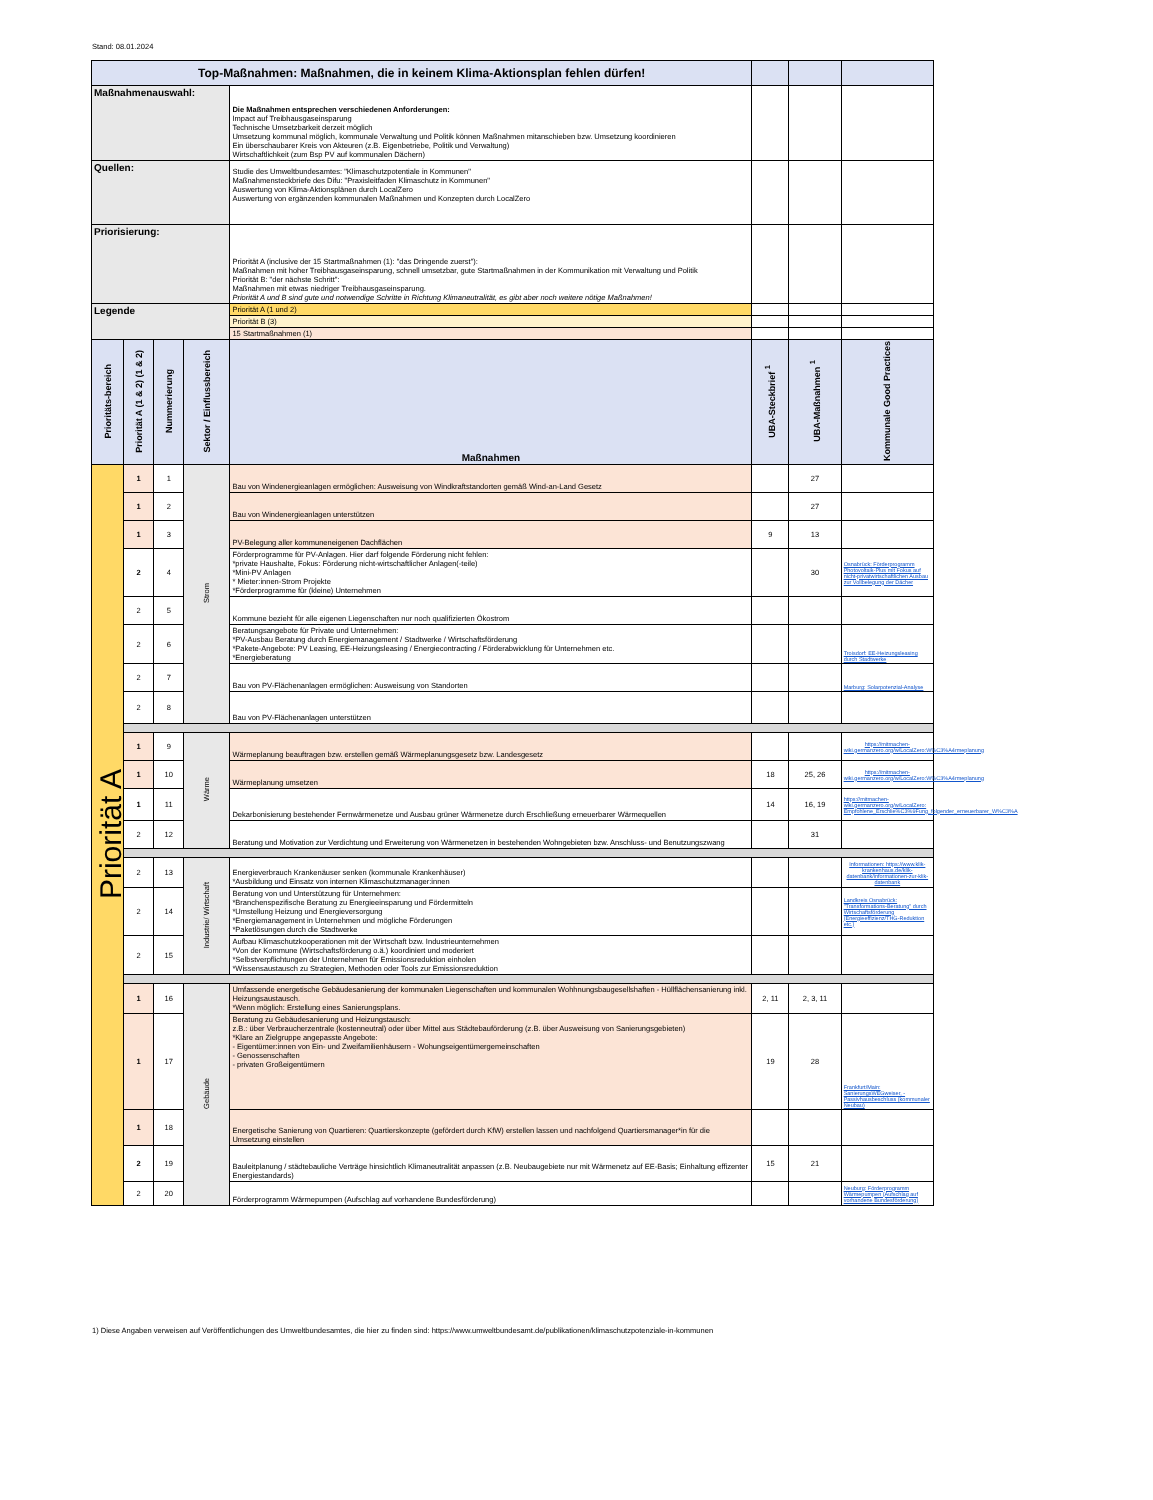Stand: 08.01.2024
| Top-Maßnahmen: Maßnahmen, die in keinem Klima-Aktionsplan fehlen dürfen! | | | | | | | |
| Maßnahmenauswahl: | | | | Die Maßnahmen entsprechen verschiedenen Anforderungen: Impact auf Treibhausgaseinsparung Technische Umsetzbarkeit derzeit möglich Umsetzung kommunal möglich, kommunale Verwaltung und Politik können Maßnahmen mitanschieben bzw. Umsetzung koordinieren Ein überschaubarer Kreis von Akteuren (z.B. Eigenbetriebe, Politik und Verwaltung) Wirtschaftlichkeit (zum Bsp PV auf kommunalen Dächern) | | | |
| Quellen: | | | | Studie des Umweltbundesamtes: "Klimaschutzpotentiale in Kommunen" Maßnahmensteckbriefe des Difu: "Praxisleitfaden Klimaschutz in Kommunen" Auswertung von Klima-Aktionsplänen durch LocalZero Auswertung von ergänzenden kommunalen Maßnahmen und Konzepten durch LocalZero | | | |
| Priorisierung: | | | | Priorität A (inclusive der 15 Startmaßnahmen (1): "das Dringende zuerst"): Maßnahmen mit hoher Treibhausgaseinsparung, schnell umsetzbar, gute Startmaßnahmen in der Kommunikation mit Verwaltung und Politik Priorität B: "der nächste Schritt": Maßnahmen mit etwas niedriger Treibhausgaseinsparung. Priorität A und B sind gute und notwendige Schritte in Richtung Klimaneutralität, es gibt aber noch weitere nötige Maßnahmen! | | | |
| Legende | | | | Priorität A (1 und 2) | | | |
| | | | | Priorität B (3) | | | |
| | | | | 15 Startmaßnahmen (1) | | | |
| Prioritäts-bereich | Priorität A (1 & 2) (1 & 2) | Nummerierung | Sektor / Einflussbereich | Maßnahmen | UBA-Steckbrief <sup>1</sup> | UBA-Maßnahmen <sup>1</sup> | Kommunale Good Practices |
| Priorität A | 1 | 1 | Strom | Bau von Windenergieanlagen ermöglichen: Ausweisung von Windkraftstandorten gemäß Wind-an-Land Gesetz | | 27 | |
| | 1 | 2 | | Bau von Windenergieanlagen unterstützen | | 27 | |
| | 1 | 3 | | PV-Belegung aller kommuneneigenen Dachflächen | 9 | 13 | |
| | 2 | 4 | | Förderprogramme für PV-Anlagen. Hier darf folgende Förderung nicht fehlen: *private Haushalte, Fokus: Förderung nicht-wirtschaftlicher Anlagen(-teile) *Mini-PV Anlagen * Mieter:innen-Strom Projekte *Förderprogramme für (kleine) Unternehmen | | 30 | Osnabrück: Förderprogramm Photovoltaik-Plus mit Fokus auf nicht-privatwirtschaftlichen Ausbau zur Vollbelegung der Dächer |
| | 2 | 5 | | Kommune bezieht für alle eigenen Liegenschaften nur noch qualifizierten Ökostrom | | | |
| | 2 | 6 | | Beratungsangebote für Private und Unternehmen: *PV-Ausbau Beratung durch Energiemanagement / Stadtwerke / Wirtschaftsförderung *Pakete-Angebote: PV Leasing, EE-Heizungsleasing / Energiecontracting / Förderabwicklung für Unternehmen etc. *Energieberatung | | | Troisdorf: EE-Heizungsleasing durch Stadtwerke |
| | 2 | 7 | | Bau von PV-Flächenanlagen ermöglichen: Ausweisung von Standorten | | | Marburg: Solarpotenzial-Analyse |
| | 2 | 8 | | Bau von PV-Flächenanlagen unterstützen | | | |
| | 1 | 9 | Wärme | Wärmeplanung beauftragen bzw. erstellen gemäß Wärmeplanungsgesetz bzw. Landesgesetz | | | https://mitmachen-wiki.germanzero.org/w/LocalZero:W%C3%A4rmeplanung |
| | 1 | 10 | | Wärmeplanung umsetzen | 18 | 25, 26 | https://mitmachen-wiki.germanzero.org/w/LocalZero:W%C3%A4rmeplanung |
| | 1 | 11 | | Dekarbonisierung bestehender Fernwärmenetze und Ausbau grüner Wärmenetze durch Erschließung erneuerbarer Wärmequellen | 14 | 16, 19 | https://mitmachen-wiki.germanzero.org/w/LocalZero: Empfohlene_Erschlie%C3%9Fung_folgender_erneuerbarer_W%C3%A |
| | 2 | 12 | | Beratung und Motivation zur Verdichtung und Erweiterung von Wärmenetzen in bestehenden Wohngebieten bzw. Anschluss- und Benutzungszwang | | 31 | |
| | 2 | 13 | Industrie/ Wirtschaft | Energieverbrauch Krankenäuser senken (kommunale Krankenhäuser) *Ausbildung und Einsatz von internen Klimaschutzmanager:innen | | | Informationen: https://www.klik-krankenhaus.de/klik-datenbank/informationen-zur-klik-datenbank |
| | 2 | 14 | | Beratung von und Unterstützung für Unternehmen: *Branchenspezifische Beratung zu Energieeinsparung und Fördermitteln *Umstellung Heizung und Energieversorgung *Energiemanagement in Unternehmen und mögliche Förderungen *Paketlösungen durch die Stadtwerke | | | Landkreis Osnabrück: "Transformations-Beratung" durch Wirtschaftsförderung (Energieeffizienz/THG-Reduktion etc.) |
| | 2 | 15 | | Aufbau Klimaschutzkooperationen mit der Wirtschaft bzw. Industrieunternehmen *Von der Kommune (Wirtschaftsförderung o.ä.) koordiniert und moderiert *Selbstverpflichtungen der Unternehmen für Emissionsreduktion einholen *Wissensaustausch zu Strategien, Methoden oder Tools zur Emissionsreduktion | | | |
| | 1 | 16 | Gebäude | Umfassende energetische Gebäudesanierung der kommunalen Liegenschaften und kommunalen Wohhnungsbaugesellshaften - Hüllflächensanierung inkl. Heizungsaustausch. *Wenn möglich: Erstellung eines Sanierungsplans. | 2, 11 | 2, 3, 11 | |
| | 1 | 17 | | Beratung zu Gebäudesanierung und Heizungstausch: z.B.: über Verbraucherzentrale (kostenneutral) oder über Mittel aus Städtebauförderung (z.B. über Ausweisung von Sanierungsgebieten) *Klare an Zielgruppe angepasste Angebote: - Eigentümer:innen von Ein- und Zweifamilienhäusern - Wohungseigentümergemeinschaften - Genossenschaften - privaten Großeigentümern | 19 | 28 | Frankfurt/Main: SanierungsWEGweiser, - Passivhausbeschluss (kommunaler Neubau) |
| | 1 | 18 | | Energetische Sanierung von Quartieren: Quartierskonzepte (gefördert durch KfW) erstellen lassen und nachfolgend Quartiersmanager*in für die Umsetzung einstellen | | | |
| | 2 | 19 | | Bauleitplanung / städtebauliche Verträge hinsichtlich Klimaneutralität anpassen (z.B. Neubaugebiete nur mit Wärmenetz auf EE-Basis; Einhaltung effizenter Energiestandards) | 15 | 21 | |
| | 2 | 20 | | Förderprogramm Wärmepumpen (Aufschlag auf vorhandene Bundesförderung) | | | Neuburg: Förderprogramm Wärmepumpen (Aufschlag auf vorhandene Bundesförderung) |
1) Diese Angaben verweisen auf Veröffentlichungen des Umweltbundesamtes, die hier zu finden sind: https://www.umweltbundesamt.de/publikationen/klimaschutzpotenziale-in-kommunen